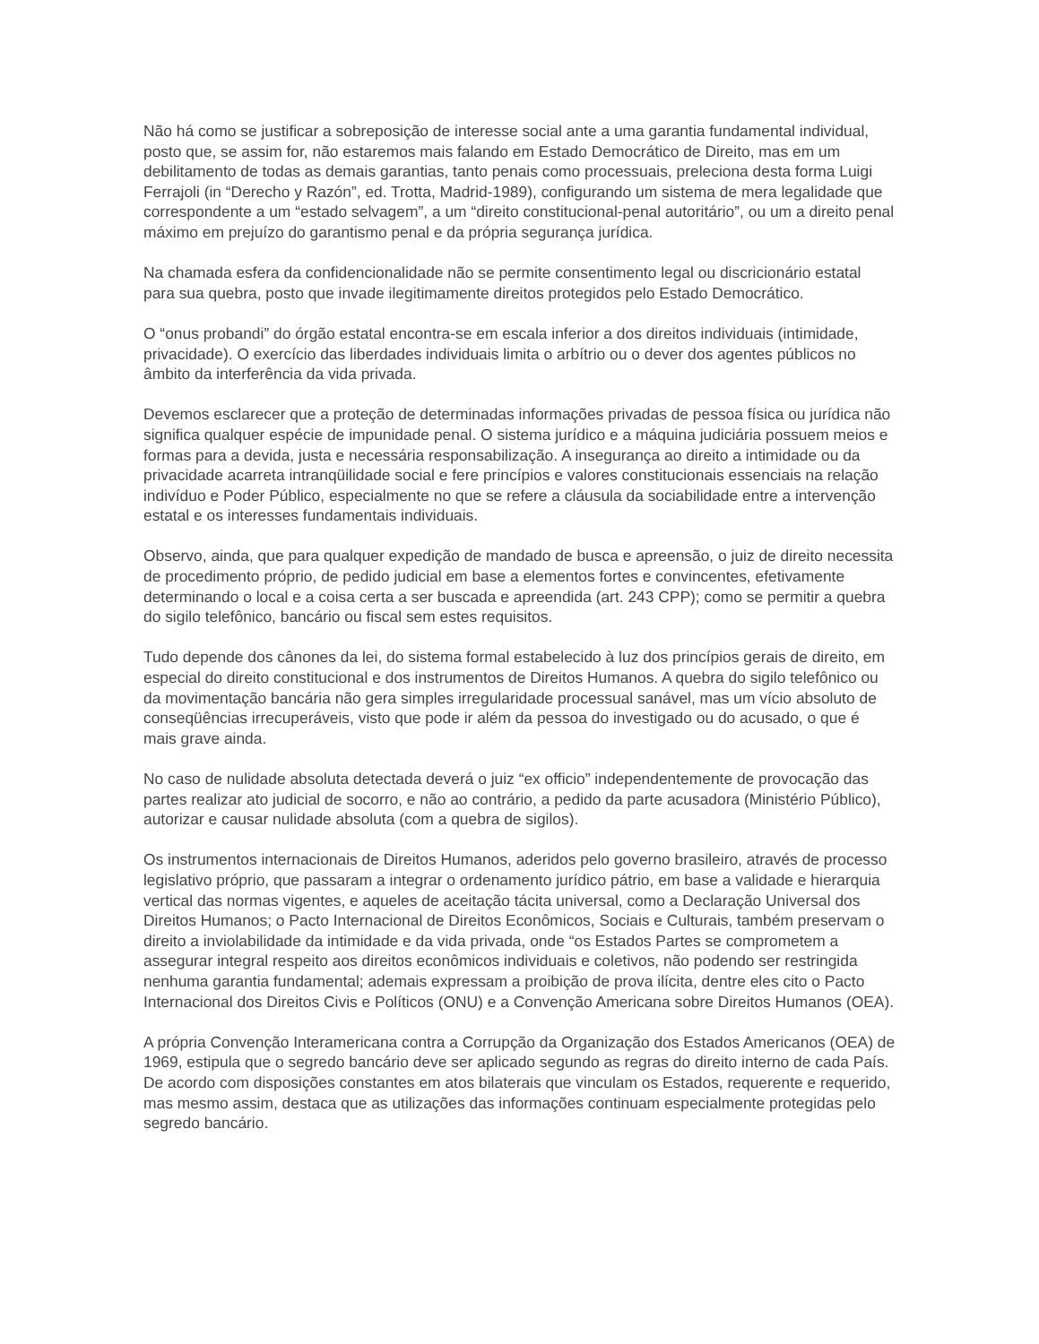Não há como se justificar a sobreposição de interesse social ante a uma garantia fundamental individual, posto que, se assim for, não estaremos mais falando em Estado Democrático de Direito, mas em um debilitamento de todas as demais garantias, tanto penais como processuais, preleciona desta forma Luigi Ferrajoli (in “Derecho y Razón”, ed. Trotta, Madrid-1989), configurando um sistema de mera legalidade que correspondente a um “estado selvagem”, a um “direito constitucional-penal autoritário”, ou um a direito penal máximo em prejuízo do garantismo penal e da própria segurança jurídica.
Na chamada esfera da confidencionalidade não se permite consentimento legal ou discricionário estatal para sua quebra, posto que invade ilegitimamente direitos protegidos pelo Estado Democrático.
O “onus probandi” do órgão estatal encontra-se em escala inferior a dos direitos individuais (intimidade, privacidade). O exercício das liberdades individuais limita o arbítrio ou o dever dos agentes públicos no âmbito da interferência da vida privada.
Devemos esclarecer que a proteção de determinadas informações privadas de pessoa física ou jurídica não significa qualquer espécie de impunidade penal. O sistema jurídico e a máquina judiciária possuem meios e formas para a devida, justa e necessária responsabilização. A insegurança ao direito a intimidade ou da privacidade acarreta intranqüilidade social e fere princípios e valores constitucionais essenciais na relação indivíduo e Poder Público, especialmente no que se refere a cláusula da sociabilidade entre a intervenção estatal e os interesses fundamentais individuais.
Observo, ainda, que para qualquer expedição de mandado de busca e apreensão, o juiz de direito necessita de procedimento próprio, de pedido judicial em base a elementos fortes e convincentes, efetivamente determinando o local e a coisa certa a ser buscada e apreendida (art. 243 CPP); como se permitir a quebra do sigilo telefônico, bancário ou fiscal sem estes requisitos.
Tudo depende dos cânones da lei, do sistema formal estabelecido à luz dos princípios gerais de direito, em especial do direito constitucional e dos instrumentos de Direitos Humanos. A quebra do sigilo telefônico ou da movimentação bancária não gera simples irregularidade processual sanável, mas um vício absoluto de conseqüências irrecuperáveis, visto que pode ir além da pessoa do investigado ou do acusado, o que é mais grave ainda.
No caso de nulidade absoluta detectada deverá o juiz “ex officio” independentemente de provocação das partes realizar ato judicial de socorro, e não ao contrário, a pedido da parte acusadora (Ministério Público), autorizar e causar nulidade absoluta (com a quebra de sigilos).
Os instrumentos internacionais de Direitos Humanos, aderidos pelo governo brasileiro, através de processo legislativo próprio, que passaram a integrar o ordenamento jurídico pátrio, em base a validade e hierarquia vertical das normas vigentes, e aqueles de aceitação tácita universal, como a Declaração Universal dos Direitos Humanos; o Pacto Internacional de Direitos Econômicos, Sociais e Culturais, também preservam o direito a inviolabilidade da intimidade e da vida privada, onde “os Estados Partes se comprometem a assegurar integral respeito aos direitos econômicos individuais e coletivos, não podendo ser restringida nenhuma garantia fundamental; ademais expressam a proibição de prova ilícita, dentre eles cito o Pacto Internacional dos Direitos Civis e Políticos (ONU) e a Convenção Americana sobre Direitos Humanos (OEA).
A própria Convenção Interamericana contra a Corrupção da Organização dos Estados Americanos (OEA) de 1969, estipula que o segredo bancário deve ser aplicado segundo as regras do direito interno de cada País. De acordo com disposições constantes em atos bilaterais que vinculam os Estados, requerente e requerido, mas mesmo assim, destaca que as utilizações das informações continuam especialmente protegidas pelo segredo bancário.